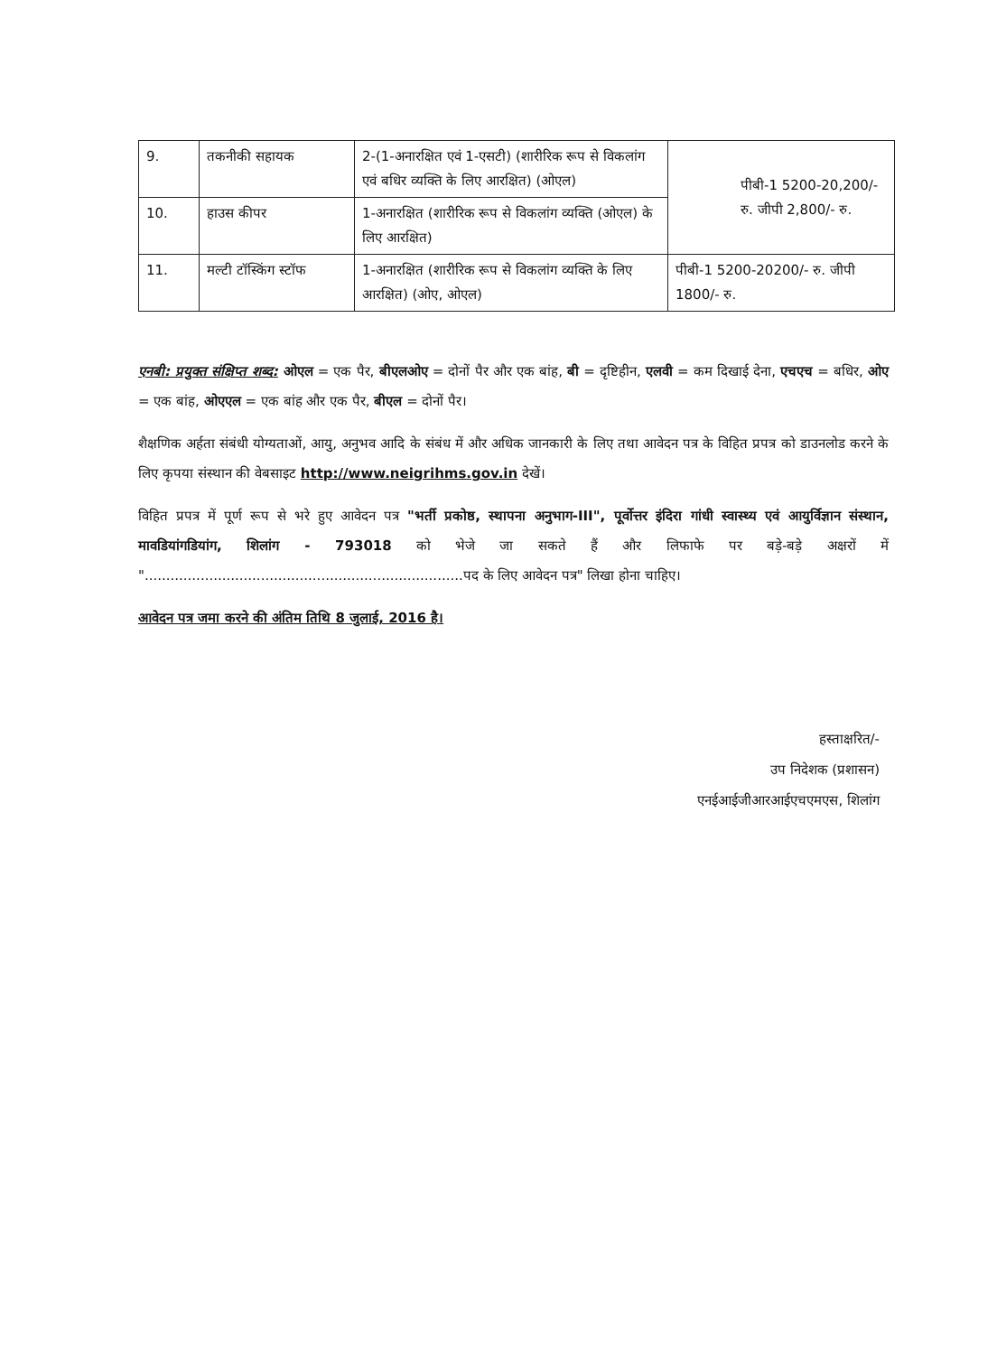| 9. | तकनीकी सहायक | 2-(1-अनारक्षित एवं 1-एसटी) (शारीरिक रूप से विकलांग एवं बधिर व्यक्ति के लिए आरक्षित) (ओएल) | पीबी-1 5200-20,200/- रु. जीपी 2,800/- रु. |
| 10. | हाउस कीपर | 1-अनारक्षित (शारीरिक रूप से विकलांग व्यक्ति (ओएल) के लिए आरक्षित) | |
| 11. | मल्टी टॉस्किंग स्टॉफ | 1-अनारक्षित (शारीरिक रूप से विकलांग व्यक्ति के लिए आरक्षित) (ओए, ओएल) | पीबी-1 5200-20200/- रु. जीपी 1800/- रु. |
एनबी: प्रयुक्त संक्षिप्त शब्द: ओएल = एक पैर, बीएलओए = दोनों पैर और एक बांह, बी = दृष्टिहीन, एलवी = कम दिखाई देना, एचएच = बधिर, ओए = एक बांह, ओएएल = एक बांह और एक पैर, बीएल = दोनों पैर।
शैक्षणिक अर्हता संबंधी योग्यताओं, आयु, अनुभव आदि के संबंध में और अधिक जानकारी के लिए तथा आवेदन पत्र के विहित प्रपत्र को डाउनलोड करने के लिए कृपया संस्थान की वेबसाइट http://www.neigrihms.gov.in देखें।
विहित प्रपत्र में पूर्ण रूप से भरे हुए आवेदन पत्र "भर्ती प्रकोष्ठ, स्थापना अनुभाग-III", पूर्वोत्तर इंदिरा गांधी स्वास्थ्य एवं आयुर्विज्ञान संस्थान, मावडियांगडियांग, शिलांग - 793018 को भेजे जा सकते हैं और लिफाफे पर बड़े-बड़े अक्षरों में "..........................................................................पद के लिए आवेदन पत्र" लिखा होना चाहिए।
आवेदन पत्र जमा करने की अंतिम तिथि 8 जुलाई, 2016 है।
हस्ताक्षरित/-
उप निदेशक (प्रशासन)
एनईआईजीआरआईएचएमएस, शिलांग